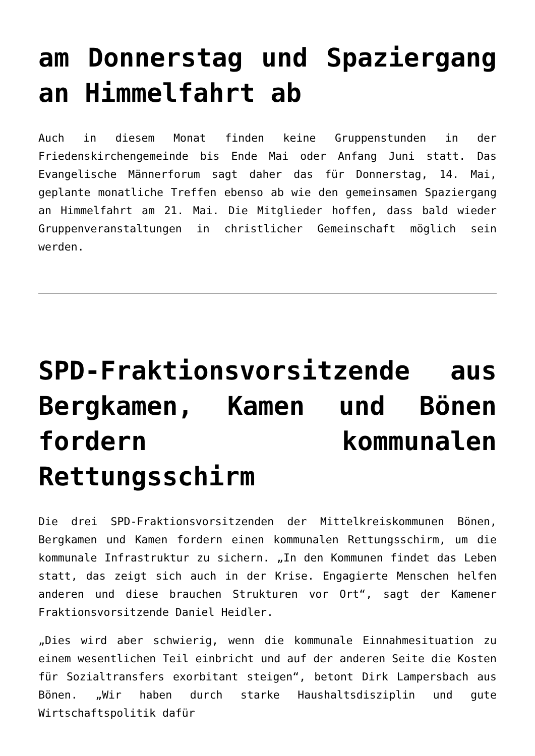am Donnerstag und Spaziergang an Himmelfahrt ab
Auch in diesem Monat finden keine Gruppenstunden in der Friedenskirchengemeinde bis Ende Mai oder Anfang Juni statt. Das Evangelische Männerforum sagt daher das für Donnerstag, 14. Mai, geplante monatliche Treffen ebenso ab wie den gemeinsamen Spaziergang an Himmelfahrt am 21. Mai. Die Mitglieder hoffen, dass bald wieder Gruppenveranstaltungen in christlicher Gemeinschaft möglich sein werden.
SPD-Fraktionsvorsitzende aus Bergkamen, Kamen und Bönen fordern kommunalen Rettungsschirm
Die drei SPD-Fraktionsvorsitzenden der Mittelkreiskommunen Bönen, Bergkamen und Kamen fordern einen kommunalen Rettungsschirm, um die kommunale Infrastruktur zu sichern. „In den Kommunen findet das Leben statt, das zeigt sich auch in der Krise. Engagierte Menschen helfen anderen und diese brauchen Strukturen vor Ort“, sagt der Kamener Fraktionsvorsitzende Daniel Heidler.
„Dies wird aber schwierig, wenn die kommunale Einnahmesituation zu einem wesentlichen Teil einbricht und auf der anderen Seite die Kosten für Sozialtransfers exorbitant steigen“, betont Dirk Lampersbach aus Bönen. „Wir haben durch starke Haushaltsdisziplin und gute Wirtschaftspolitik dafür